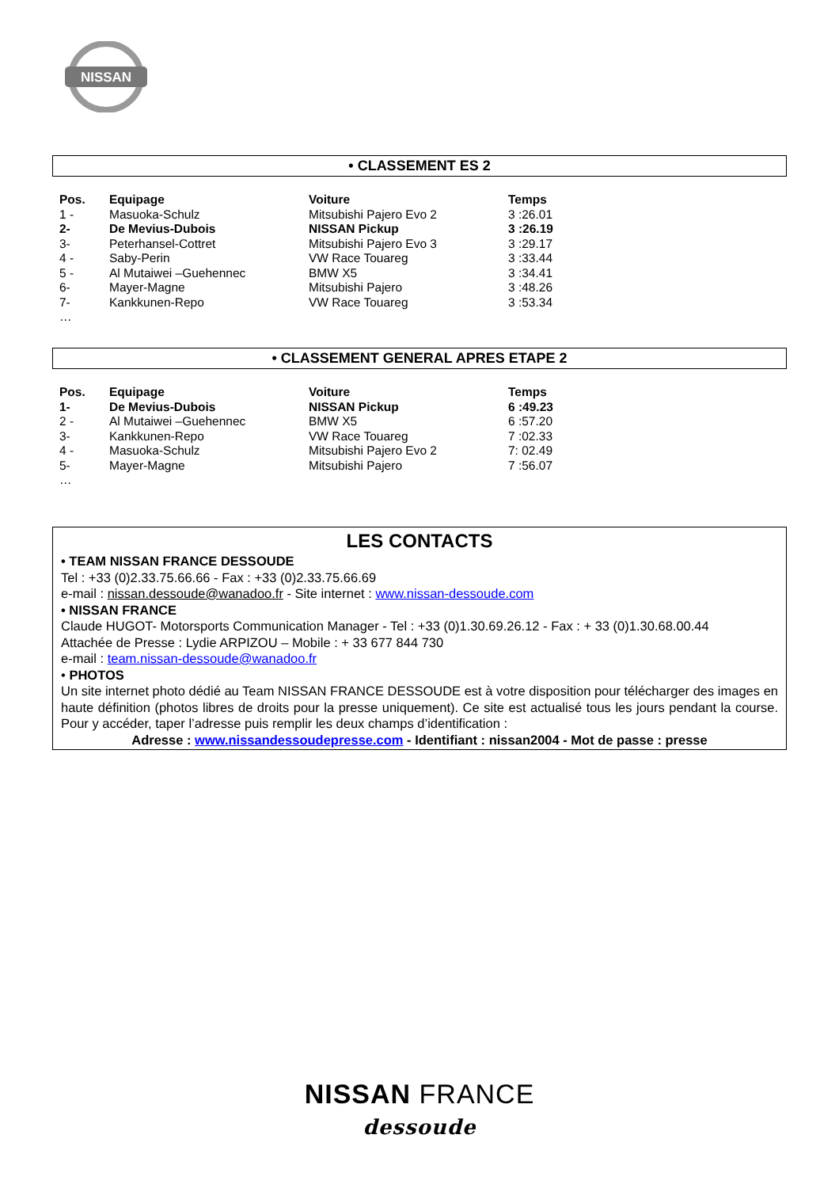NISSAN
• CLASSEMENT ES 2
| Pos. | Equipage | Voiture | Temps |
| --- | --- | --- | --- |
| 1 - | Masuoka-Schulz | Mitsubishi Pajero Evo 2 | 3 :26.01 |
| 2- | De Mevius-Dubois | NISSAN Pickup | 3 :26.19 |
| 3- | Peterhansel-Cottret | Mitsubishi Pajero Evo 3 | 3 :29.17 |
| 4 - | Saby-Perin | VW Race Touareg | 3 :33.44 |
| 5 - | Al Mutaiwei –Guehennec | BMW X5 | 3 :34.41 |
| 6- | Mayer-Magne | Mitsubishi Pajero | 3 :48.26 |
| 7- | Kankkunen-Repo | VW Race Touareg | 3 :53.34 |
…
• CLASSEMENT GENERAL APRES ETAPE 2
| Pos. | Equipage | Voiture | Temps |
| --- | --- | --- | --- |
| 1- | De Mevius-Dubois | NISSAN Pickup | 6 :49.23 |
| 2 - | Al Mutaiwei –Guehennec | BMW X5 | 6 :57.20 |
| 3- | Kankkunen-Repo | VW Race Touareg | 7 :02.33 |
| 4 - | Masuoka-Schulz | Mitsubishi Pajero Evo 2 | 7: 02.49 |
| 5- | Mayer-Magne | Mitsubishi Pajero | 7 :56.07 |
…
LES CONTACTS
• TEAM NISSAN FRANCE DESSOUDE
Tel : +33 (0)2.33.75.66.66 - Fax : +33 (0)2.33.75.66.69
e-mail : nissan.dessoude@wanadoo.fr - Site internet : www.nissan-dessoude.com
• NISSAN FRANCE
Claude HUGOT- Motorsports Communication Manager - Tel : +33 (0)1.30.69.26.12 - Fax : + 33 (0)1.30.68.00.44
Attachée de Presse : Lydie ARPIZOU – Mobile : + 33 677 844 730
e-mail : team.nissan-dessoude@wanadoo.fr
• PHOTOS
Un site internet photo dédié au Team NISSAN FRANCE DESSOUDE est à votre disposition pour télécharger des images en haute définition (photos libres de droits pour la presse uniquement). Ce site est actualisé tous les jours pendant la course. Pour y accéder, taper l’adresse puis remplir les deux champs d’identification :
Adresse : www.nissandessoudepresse.com - Identifiant : nissan2004 - Mot de passe : presse
NISSAN FRANCE
dessoude